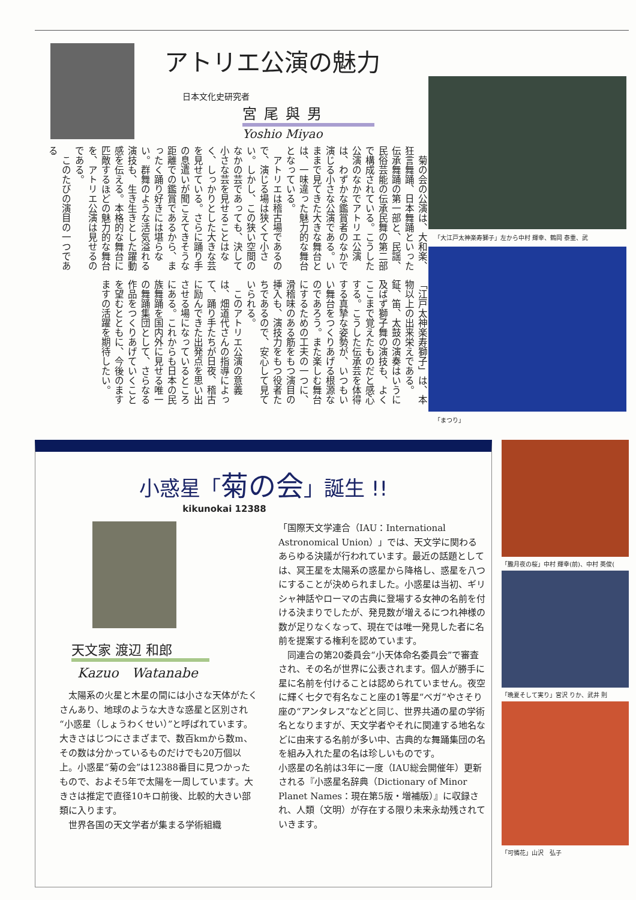アトリエ公演の魅力
日本文化史研究者
宮尾與男
Yoshio Miyao
　菊の会の公演は、大和楽、狂言舞踊、日本舞踊といった伝承舞踊の第一部と、民謡、民俗芸能の伝承民舞の第二部で構成されている。こうした公演のなかでアトリエ公演は、わずかな鑑賞者のなかで演じる小さな公演である。いままで見てきた大きな舞台とは、一味違った魅力的な舞台となっている。
　アトリエは稽古場であるので、演じる場は狭くて小さい。しかし、この狭い空間のなかの芸であっても、決して小さな芸を見せることはなく、しっかりとした大きな芸を見せている。さらに踊り手の息遣いが聞こえてきそうな距離での鑑賞であるから、まったく踊り好きには堪らない。群舞のような活気溢れる演技も、生き生きとした躍動感を伝える。本格的な舞台に匹敵するほどの魅力的な舞台を、アトリエ公演は見せるのである。
　このたびの演目の一つである
「江戸太神楽寿獅子」は、本物以上の出来栄えである。鉦、笛、太鼓の演奏はいうに及ばず獅子舞の演技も、よくここまで覚えたものだと感心する。こうした伝承芸を体得する真摯な姿勢が、いつもいい舞台をつくりあげる根源なのであろう。また楽しむ舞台にするための工夫の一つに、滑稽味のある筋をもつ演目の挿入も、演技力をもつ役者たちであるので、安心して見ていられる。
　このアトリエ公演の意義は、畑道代さんの指導によって、踊り手たちが日夜、稽古に励んできた出発点を思い出させる場になっているところにある。これからも日本の民族舞踊を国内外に見せる唯一の舞踊集団として、さらなる作品をつくりあげていくことを望むとともに、今後のますますの活躍を期待したい。
「大江戸太神楽寿獅子」左から中村 輝幸、鶴岡 泰重、武
「まつり」
小惑星「菊の会」誕生 !!
kikunokai 12388
天文家 渡辺 和郎
Kazuo　Watanabe
　太陽系の火星と木星の間には小さな天体がたくさんあり、地球のような大きな惑星と区別され“小惑星（しょうわくせい）”と呼ばれています。大きさはじつにさまざまで、数百kmから数m、その数は分かっているものだけでも20万個以上。小惑星“菊の会”は12388番目に見つかったもので、およそ5年で太陽を一周しています。大きさは推定で直径10キロ前後、比較的大きい部類に入ります。
　世界各国の天文学者が集まる学術組織
「国際天文学連合（IAU：International Astronomical Union）」では、天文学に関わるあらゆる決議が行われています。最近の話題としては、冥王星を太陽系の惑星から降格し、惑星を八つにすることが決められました。小惑星は当初、ギリシャ神話やローマの古典に登場する女神の名前を付ける決まりでしたが、発見数が増えるにつれ神様の数が足りなくなって、現在では唯一発見した者に名前を提案する権利を認めています。
　同連合の第20委員会“小天体命名委員会”で審査され、その名が世界に公表されます。個人が勝手に星に名前を付けることは認められていません。夜空に輝く七夕で有名なこと座の1等星“ベガ”やさそり座の“アンタレス”などと同じ、世界共通の星の学術名となりますが、天文学者やそれに関連する地名などに由来する名前が多い中、古典的な舞踊集団の名を組み入れた星の名は珍しいものです。
小惑星の名前は3年に一度（IAU総会開催年）更新される『小惑星名辞典（Dictionary of Minor Planet Names：現在第5版・増補版）』に収録され、人類（文明）が存在する限り未来永劫残されていきます。
「朧月夜の桜」中村 輝幸(前)、中村 英俊(
「晩夏そして実り」宮沢 りか、武井 則
「可憐花」山沢　弘子